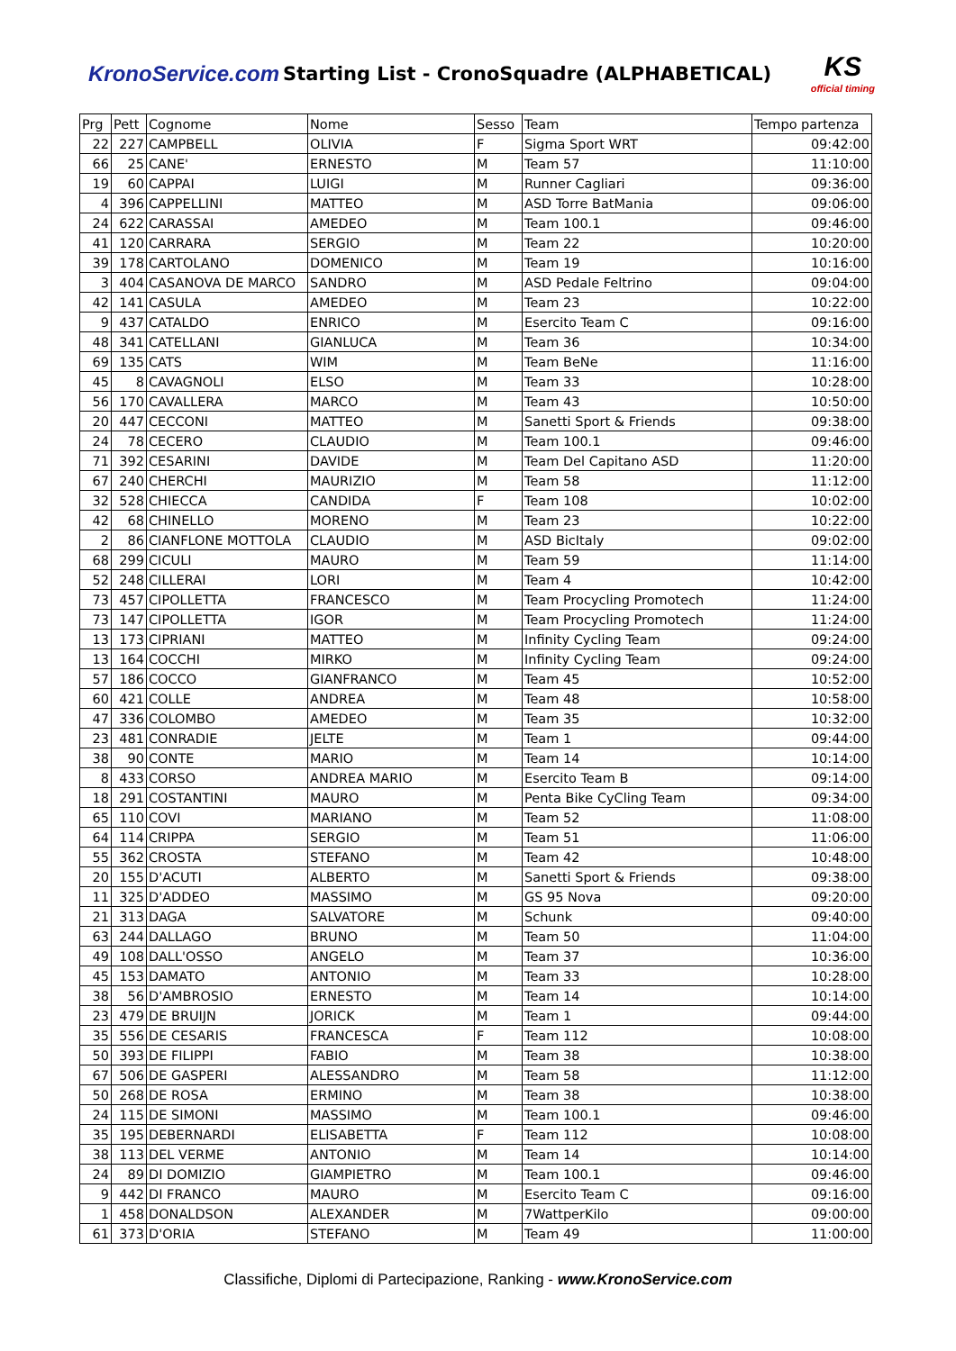KronoService.com Starting List - CronoSquadre (ALPHABETICAL)
KS
official timing
| Prg | Pett | Cognome | Nome | Sesso | Team | Tempo partenza |
| --- | --- | --- | --- | --- | --- | --- |
| 22 | 227 | CAMPBELL | OLIVIA | F | Sigma Sport WRT | 09:42:00 |
| 66 | 25 | CANE' | ERNESTO | M | Team 57 | 11:10:00 |
| 19 | 60 | CAPPAI | LUIGI | M | Runner Cagliari | 09:36:00 |
| 4 | 396 | CAPPELLINI | MATTEO | M | ASD Torre BatMania | 09:06:00 |
| 24 | 622 | CARASSAI | AMEDEO | M | Team 100.1 | 09:46:00 |
| 41 | 120 | CARRARA | SERGIO | M | Team 22 | 10:20:00 |
| 39 | 178 | CARTOLANO | DOMENICO | M | Team 19 | 10:16:00 |
| 3 | 404 | CASANOVA DE MARCO | SANDRO | M | ASD Pedale Feltrino | 09:04:00 |
| 42 | 141 | CASULA | AMEDEO | M | Team 23 | 10:22:00 |
| 9 | 437 | CATALDO | ENRICO | M | Esercito Team C | 09:16:00 |
| 48 | 341 | CATELLANI | GIANLUCA | M | Team 36 | 10:34:00 |
| 69 | 135 | CATS | WIM | M | Team BeNe | 11:16:00 |
| 45 | 8 | CAVAGNOLI | ELSO | M | Team 33 | 10:28:00 |
| 56 | 170 | CAVALLERA | MARCO | M | Team 43 | 10:50:00 |
| 20 | 447 | CECCONI | MATTEO | M | Sanetti Sport & Friends | 09:38:00 |
| 24 | 78 | CECERO | CLAUDIO | M | Team 100.1 | 09:46:00 |
| 71 | 392 | CESARINI | DAVIDE | M | Team Del Capitano ASD | 11:20:00 |
| 67 | 240 | CHERCHI | MAURIZIO | M | Team 58 | 11:12:00 |
| 32 | 528 | CHIECCA | CANDIDA | F | Team 108 | 10:02:00 |
| 42 | 68 | CHINELLO | MORENO | M | Team 23 | 10:22:00 |
| 2 | 86 | CIANFLONE MOTTOLA | CLAUDIO | M | ASD BicItaly | 09:02:00 |
| 68 | 299 | CICULI | MAURO | M | Team 59 | 11:14:00 |
| 52 | 248 | CILLERAI | LORI | M | Team 4 | 10:42:00 |
| 73 | 457 | CIPOLLETTA | FRANCESCO | M | Team Procycling Promotech | 11:24:00 |
| 73 | 147 | CIPOLLETTA | IGOR | M | Team Procycling Promotech | 11:24:00 |
| 13 | 173 | CIPRIANI | MATTEO | M | Infinity Cycling Team | 09:24:00 |
| 13 | 164 | COCCHI | MIRKO | M | Infinity Cycling Team | 09:24:00 |
| 57 | 186 | COCCO | GIANFRANCO | M | Team 45 | 10:52:00 |
| 60 | 421 | COLLE | ANDREA | M | Team 48 | 10:58:00 |
| 47 | 336 | COLOMBO | AMEDEO | M | Team 35 | 10:32:00 |
| 23 | 481 | CONRADIE | JELTE | M | Team 1 | 09:44:00 |
| 38 | 90 | CONTE | MARIO | M | Team 14 | 10:14:00 |
| 8 | 433 | CORSO | ANDREA MARIO | M | Esercito Team B | 09:14:00 |
| 18 | 291 | COSTANTINI | MAURO | M | Penta Bike CyCling Team | 09:34:00 |
| 65 | 110 | COVI | MARIANO | M | Team 52 | 11:08:00 |
| 64 | 114 | CRIPPA | SERGIO | M | Team 51 | 11:06:00 |
| 55 | 362 | CROSTA | STEFANO | M | Team 42 | 10:48:00 |
| 20 | 155 | D'ACUTI | ALBERTO | M | Sanetti Sport & Friends | 09:38:00 |
| 11 | 325 | D'ADDEO | MASSIMO | M | GS 95 Nova | 09:20:00 |
| 21 | 313 | DAGA | SALVATORE | M | Schunk | 09:40:00 |
| 63 | 244 | DALLAGO | BRUNO | M | Team 50 | 11:04:00 |
| 49 | 108 | DALL'OSSO | ANGELO | M | Team 37 | 10:36:00 |
| 45 | 153 | DAMATO | ANTONIO | M | Team 33 | 10:28:00 |
| 38 | 56 | D'AMBROSIO | ERNESTO | M | Team 14 | 10:14:00 |
| 23 | 479 | DE BRUIJN | JORICK | M | Team 1 | 09:44:00 |
| 35 | 556 | DE CESARIS | FRANCESCA | F | Team 112 | 10:08:00 |
| 50 | 393 | DE FILIPPI | FABIO | M | Team 38 | 10:38:00 |
| 67 | 506 | DE GASPERI | ALESSANDRO | M | Team 58 | 11:12:00 |
| 50 | 268 | DE ROSA | ERMINO | M | Team 38 | 10:38:00 |
| 24 | 115 | DE SIMONI | MASSIMO | M | Team 100.1 | 09:46:00 |
| 35 | 195 | DEBERNARDI | ELISABETTA | F | Team 112 | 10:08:00 |
| 38 | 113 | DEL VERME | ANTONIO | M | Team 14 | 10:14:00 |
| 24 | 89 | DI DOMIZIO | GIAMPIETRO | M | Team 100.1 | 09:46:00 |
| 9 | 442 | DI FRANCO | MAURO | M | Esercito Team C | 09:16:00 |
| 1 | 458 | DONALDSON | ALEXANDER | M | 7WattperKilo | 09:00:00 |
| 61 | 373 | D'ORIA | STEFANO | M | Team 49 | 11:00:00 |
Classifiche, Diplomi di Partecipazione, Ranking - www.KronoService.com